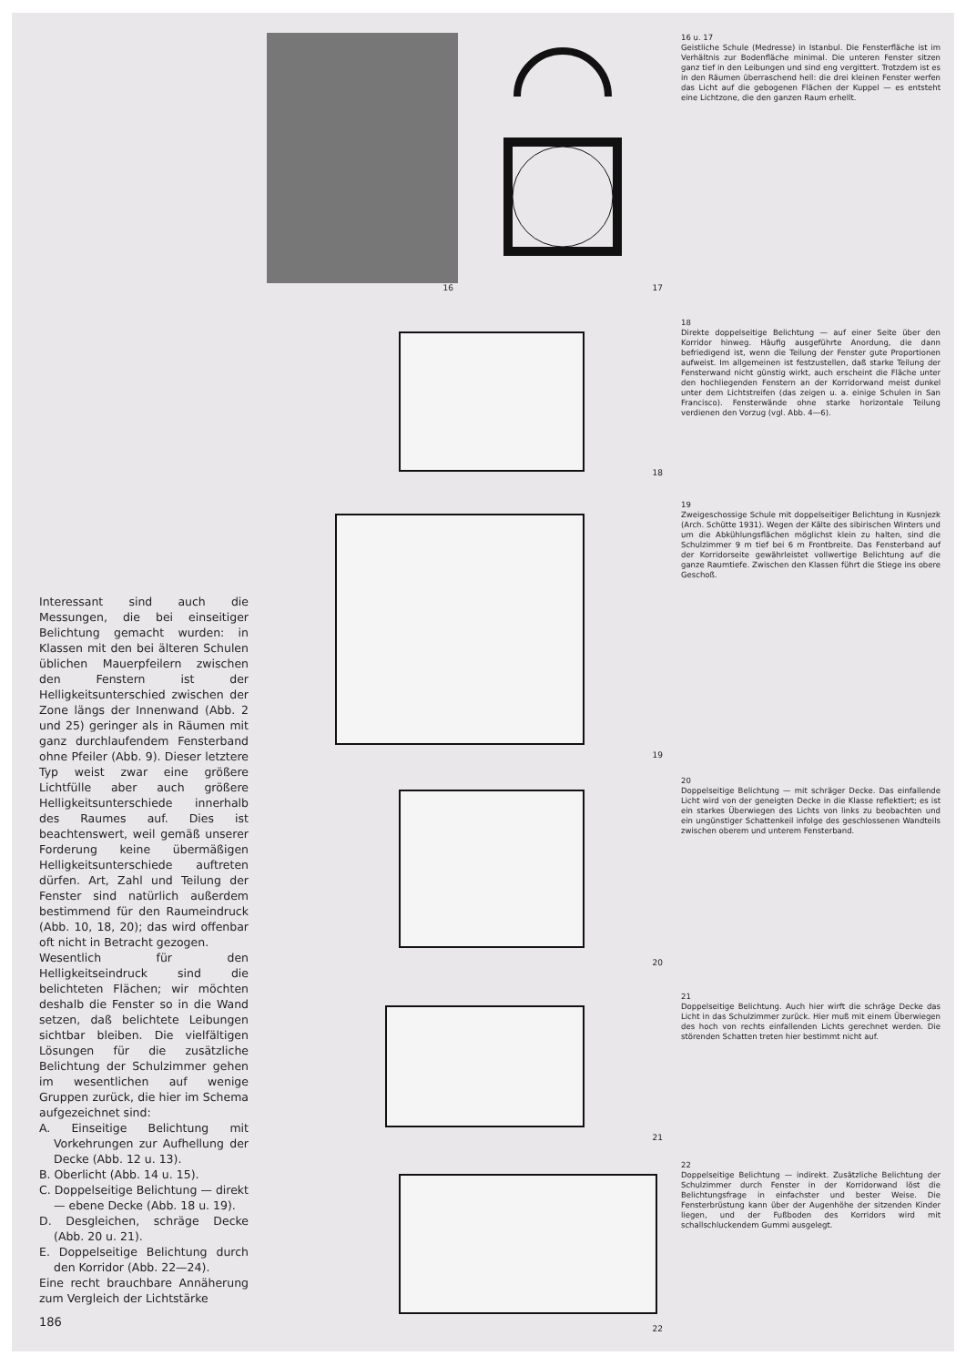16 17
16 u. 17
Geistliche Schule (Medresse) in Istanbul. Die Fensterfläche ist im Verhältnis zur Bodenfläche minimal. Die unteren Fenster sitzen ganz tief in den Leibungen und sind eng vergittert. Trotzdem ist es in den Räumen überraschend hell: die drei kleinen Fenster werfen das Licht auf die gebogenen Flächen der Kuppel — es entsteht eine Lichtzone, die den ganzen Raum erhellt.
18
18
Direkte doppelseitige Belichtung — auf einer Seite über den Korridor hinweg. Häufig ausgeführte Anordung, die dann befriedigend ist, wenn die Teilung der Fenster gute Proportionen aufweist. Im allgemeinen ist festzustellen, daß starke Teilung der Fensterwand nicht günstig wirkt, auch erscheint die Fläche unter den hochliegenden Fenstern an der Korridorwand meist dunkel unter dem Lichtstreifen (das zeigen u. a. einige Schulen in San Francisco). Fensterwände ohne starke horizontale Teilung verdienen den Vorzug (vgl. Abb. 4—6).
19
19
Zweigeschossige Schule mit doppelseitiger Belichtung in Kusnjezk (Arch. Schütte 1931). Wegen der Kälte des sibirischen Winters und um die Abkühlungsflächen möglichst klein zu halten, sind die Schulzimmer 9 m tief bei 6 m Frontbreite. Das Fensterband auf der Korridorseite gewährleistet vollwertige Belichtung auf die ganze Raumtiefe. Zwischen den Klassen führt die Stiege ins obere Geschoß.
20
20
Doppelseitige Belichtung — mit schräger Decke. Das einfallende Licht wird von der geneigten Decke in die Klasse reflektiert; es ist ein starkes Überwiegen des Lichts von links zu beobachten und ein ungünstiger Schattenkeil infolge des geschlossenen Wandteils zwischen oberem und unterem Fensterband.
21
21
Doppelseitige Belichtung. Auch hier wirft die schräge Decke das Licht in das Schulzimmer zurück. Hier muß mit einem Überwiegen des hoch von rechts einfallenden Lichts gerechnet werden. Die störenden Schatten treten hier bestimmt nicht auf.
22
22
Doppelseitige Belichtung — indirekt. Zusätzliche Belichtung der Schulzimmer durch Fenster in der Korridorwand löst die Belichtungsfrage in einfachster und bester Weise. Die Fensterbrüstung kann über der Augenhöhe der sitzenden Kinder liegen, und der Fußboden des Korridors wird mit schallschluckendem Gummi ausgelegt.
Interessant sind auch die Messungen, die bei einseitiger Belichtung gemacht wurden: in Klassen mit den bei älteren Schulen üblichen Mauerpfeilern zwischen den Fenstern ist der Helligkeitsunterschied zwischen der Zone längs der Innenwand (Abb. 2 und 25) geringer als in Räumen mit ganz durchlaufendem Fensterband ohne Pfeiler (Abb. 9). Dieser letztere Typ weist zwar eine größere Lichtfülle aber auch größere Helligkeitsunterschiede innerhalb des Raumes auf. Dies ist beachtenswert, weil gemäß unserer Forderung keine übermäßigen Helligkeitsunterschiede auftreten dürfen. Art, Zahl und Teilung der Fenster sind natürlich außerdem bestimmend für den Raumeindruck (Abb. 10, 18, 20); das wird offenbar oft nicht in Betracht gezogen.
Wesentlich für den Helligkeitseindruck sind die belichteten Flächen; wir möchten deshalb die Fenster so in die Wand setzen, daß belichtete Leibungen sichtbar bleiben. Die vielfältigen Lösungen für die zusätzliche Belichtung der Schulzimmer gehen im wesentlichen auf wenige Gruppen zurück, die hier im Schema aufgezeichnet sind:
A. Einseitige Belichtung mit Vorkehrungen zur Aufhellung der Decke (Abb. 12 u. 13).
B. Oberlicht (Abb. 14 u. 15).
C. Doppelseitige Belichtung — direkt — ebene Decke (Abb. 18 u. 19).
D. Desgleichen, schräge Decke (Abb. 20 u. 21).
E. Doppelseitige Belichtung durch den Korridor (Abb. 22—24).
Eine recht brauchbare Annäherung zum Vergleich der Lichtstärke
186